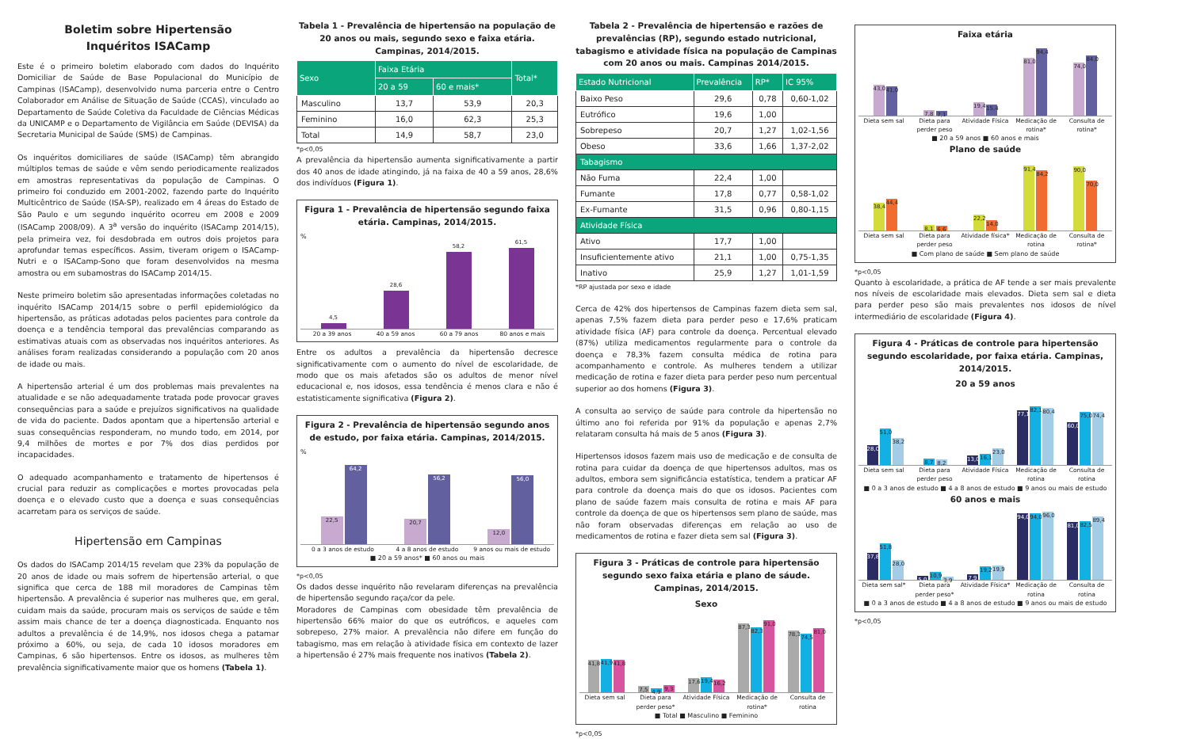Boletim sobre Hipertensão
Inquéritos ISACamp
Este é o primeiro boletim elaborado com dados do Inquérito Domiciliar de Saúde de Base Populacional do Município de Campinas (ISACamp), desenvolvido numa parceria entre o Centro Colaborador em Análise de Situação de Saúde (CCAS), vinculado ao Departamento de Saúde Coletiva da Faculdade de Ciências Médicas da UNICAMP e o Departamento de Vigilância em Saúde (DEVISA) da Secretaria Municipal de Saúde (SMS) de Campinas.
Os inquéritos domiciliares de saúde (ISACamp) têm abrangido múltiplos temas de saúde e vêm sendo periodicamente realizados em amostras representativas da população de Campinas. O primeiro foi conduzido em 2001-2002, fazendo parte do Inquérito Multicêntrico de Saúde (ISA-SP), realizado em 4 áreas do Estado de São Paulo e um segundo inquérito ocorreu em 2008 e 2009 (ISACamp 2008/09). A 3<sup>a</sup> versão do inquérito (ISACamp 2014/15), pela primeira vez, foi desdobrada em outros dois projetos para aprofundar temas específicos. Assim, tiveram origem o ISACamp-Nutri e o ISACamp-Sono que foram desenvolvidos na mesma amostra ou em subamostras do ISACamp 2014/15.
Neste primeiro boletim são apresentadas informações coletadas no inquérito ISACamp 2014/15 sobre o perfil epidemiológico da hipertensão, as práticas adotadas pelos pacientes para controle da doença e a tendência temporal das prevalências comparando as estimativas atuais com as observadas nos inquéritos anteriores. As análises foram realizadas considerando a população com 20 anos de idade ou mais.
A hipertensão arterial é um dos problemas mais prevalentes na atualidade e se não adequadamente tratada pode provocar graves consequências para a saúde e prejuízos significativos na qualidade de vida do paciente. Dados apontam que a hipertensão arterial e suas consequências responderam, no mundo todo, em 2014, por 9,4 milhões de mortes e por 7% dos dias perdidos por incapacidades.
O adequado acompanhamento e tratamento de hipertensos é crucial para reduzir as complicações e mortes provocadas pela doença e o elevado custo que a doença e suas consequências acarretam para os serviços de saúde.
Hipertensão em Campinas
Os dados do ISACamp 2014/15 revelam que 23% da população de 20 anos de idade ou mais sofrem de hipertensão arterial, o que significa que cerca de 188 mil moradores de Campinas têm hipertensão. A prevalência é superior nas mulheres que, em geral, cuidam mais da saúde, procuram mais os serviços de saúde e têm assim mais chance de ter a doença diagnosticada. Enquanto nos adultos a prevalência é de 14,9%, nos idosos chega a patamar próximo a 60%, ou seja, de cada 10 idosos moradores em Campinas, 6 são hipertensos. Entre os idosos, as mulheres têm prevalência significativamente maior que os homens (Tabela 1).
Tabela 1 - Prevalência de hipertensão na população de 20 anos ou mais, segundo sexo e faixa etária. Campinas, 2014/2015.
| Sexo | Faixa Etária | | Total* |
| --- | --- | --- | --- |
| | 20 a 59 | 60 e mais* | |
| Masculino | 13,7 | 53,9 | 20,3 |
| Feminino | 16,0 | 62,3 | 25,3 |
| Total | 14,9 | 58,7 | 23,0 |
*p<0,05
A prevalência da hipertensão aumenta significativamente a partir dos 40 anos de idade atingindo, já na faixa de 40 a 59 anos, 28,6% dos indivíduos (Figura 1).
Figura 1 - Prevalência de hipertensão segundo faixa etária. Campinas, 2014/2015.
%
4,5
28,6
58,2
61,5
20 a 39 anos 40 a 59 anos 60 a 79 anos 80 anos e mais
Entre os adultos a prevalência da hipertensão decresce significativamente com o aumento do nível de escolaridade, de modo que os mais afetados são os adultos de menor nível educacional e, nos idosos, essa tendência é menos clara e não é estatisticamente significativa (Figura 2).
Figura 2 - Prevalência de hipertensão segundo anos de estudo, por faixa etária. Campinas, 2014/2015.
%
22,5
64,2
20,7
56,2
12,0
56,0
0 a 3 anos de estudo 4 a 8 anos de estudo 9 anos ou mais de estudo
■ 20 a 59 anos* ■ 60 anos ou mais
*p<0,05
Os dados desse inquérito não revelaram diferenças na prevalência de hipertensão segundo raça/cor da pele.
Moradores de Campinas com obesidade têm prevalência de hipertensão 66% maior do que os eutróficos, e aqueles com sobrepeso, 27% maior. A prevalência não difere em função do tabagismo, mas em relação à atividade física em contexto de lazer a hipertensão é 27% mais frequente nos inativos (Tabela 2).
Tabela 2 - Prevalência de hipertensão e razões de prevalências (RP), segundo estado nutricional, tabagismo e atividade física na população de Campinas com 20 anos ou mais. Campinas 2014/2015.
| Estado Nutricional | Prevalência | RP* | IC 95% |
| --- | --- | --- | --- |
| Baixo Peso | 29,6 | 0,78 | 0,60-1,02 |
| Eutrófico | 19,6 | 1,00 | |
| Sobrepeso | 20,7 | 1,27 | 1,02-1,56 |
| Obeso | 33,6 | 1,66 | 1,37-2,02 |
| Tabagismo | | | |
| Não Fuma | 22,4 | 1,00 | |
| Fumante | 17,8 | 0,77 | 0,58-1,02 |
| Ex-Fumante | 31,5 | 0,96 | 0,80-1,15 |
| Atividade Física | | | |
| Ativo | 17,7 | 1,00 | |
| Insuficientemente ativo | 21,1 | 1,00 | 0,75-1,35 |
| Inativo | 25,9 | 1,27 | 1,01-1,59 |
*RP ajustada por sexo e idade
Cerca de 42% dos hipertensos de Campinas fazem dieta sem sal, apenas 7,5% fazem dieta para perder peso e 17,6% praticam atividade física (AF) para controle da doença. Percentual elevado (87%) utiliza medicamentos regularmente para o controle da doença e 78,3% fazem consulta médica de rotina para acompanhamento e controle. As mulheres tendem a utilizar medicação de rotina e fazer dieta para perder peso num percentual superior ao dos homens (Figura 3).
A consulta ao serviço de saúde para controle da hipertensão no último ano foi referida por 91% da população e apenas 2,7% relataram consulta há mais de 5 anos (Figura 3).
Hipertensos idosos fazem mais uso de medicação e de consulta de rotina para cuidar da doença de que hipertensos adultos, mas os adultos, embora sem significância estatística, tendem a praticar AF para controle da doença mais do que os idosos. Pacientes com plano de saúde fazem mais consulta de rotina e mais AF para controle da doença de que os hipertensos sem plano de saúde, mas não foram observadas diferenças em relação ao uso de medicamentos de rotina e fazer dieta sem sal (Figura 3).
Figura 3 - Práticas de controle para hipertensão segundo sexo faixa etária e plano de sáude. Campinas, 2014/2015.
Sexo
41,8
41,9
41,8
7,5
4,9
9,3
17,6
19,4
16,2
87,3
82,3
91,0
78,3
74,5
81,0
Dieta sem sal Dieta para perder peso* Atividade Física Medicação de rotina* Consulta de rotina
■ Total ■ Masculino ■ Feminino
*p<0,05
Faixa etária
43,0
41,0
7,8
7,1
19,4
15,4
81,0
94,4
74,0
84,0
Dieta sem sal Dieta para perder peso Atividade Física Medicação de rotina* Consulta de rotina*
■ 20 a 59 anos ■ 60 anos e mais
Plano de saúde
38,4
44,4
8,1
6,6
22,2
14,0
91,4
84,2
90,0
70,0
Dieta sem sal Dieta para perder peso Atividade física* Medicação de rotina Consulta de rotina*
■ Com plano de saúde ■ Sem plano de saúde
*p<0,05
Quanto à escolaridade, a prática de AF tende a ser mais prevalente nos níveis de escolaridade mais elevados. Dieta sem sal e dieta para perder peso são mais prevalentes nos idosos de nível intermediário de escolaridade (Figura 4).
Figura 4 - Práticas de controle para hipertensão segundo escolaridade, por faixa etária. Campinas, 2014/2015.
20 a 59 anos
28,0
51,0
38,2
8,7
8,2
13,0
16,1
23,0
77,1
82,1
80,4
60,0
75,0
74,4
Dieta sem sal Dieta para perder peso Atividade Física Medicação de rotina Consulta de rotina
■ 0 a 3 anos de estudo ■ 4 a 8 anos de estudo ■ 9 anos ou mais de estudo
60 anos e mais
37,8
51,8
28,0
5,0
10,9
3,9
7,9
19,2
19,9
94,0
94,0
96,0
81,0
82,5
89,4
Dieta sem sal* Dieta para perder peso* Atividade Física* Medicação de rotina Consulta de rotina
■ 0 a 3 anos de estudo ■ 4 a 8 anos de estudo ■ 9 anos ou mais de estudo
*p<0,05